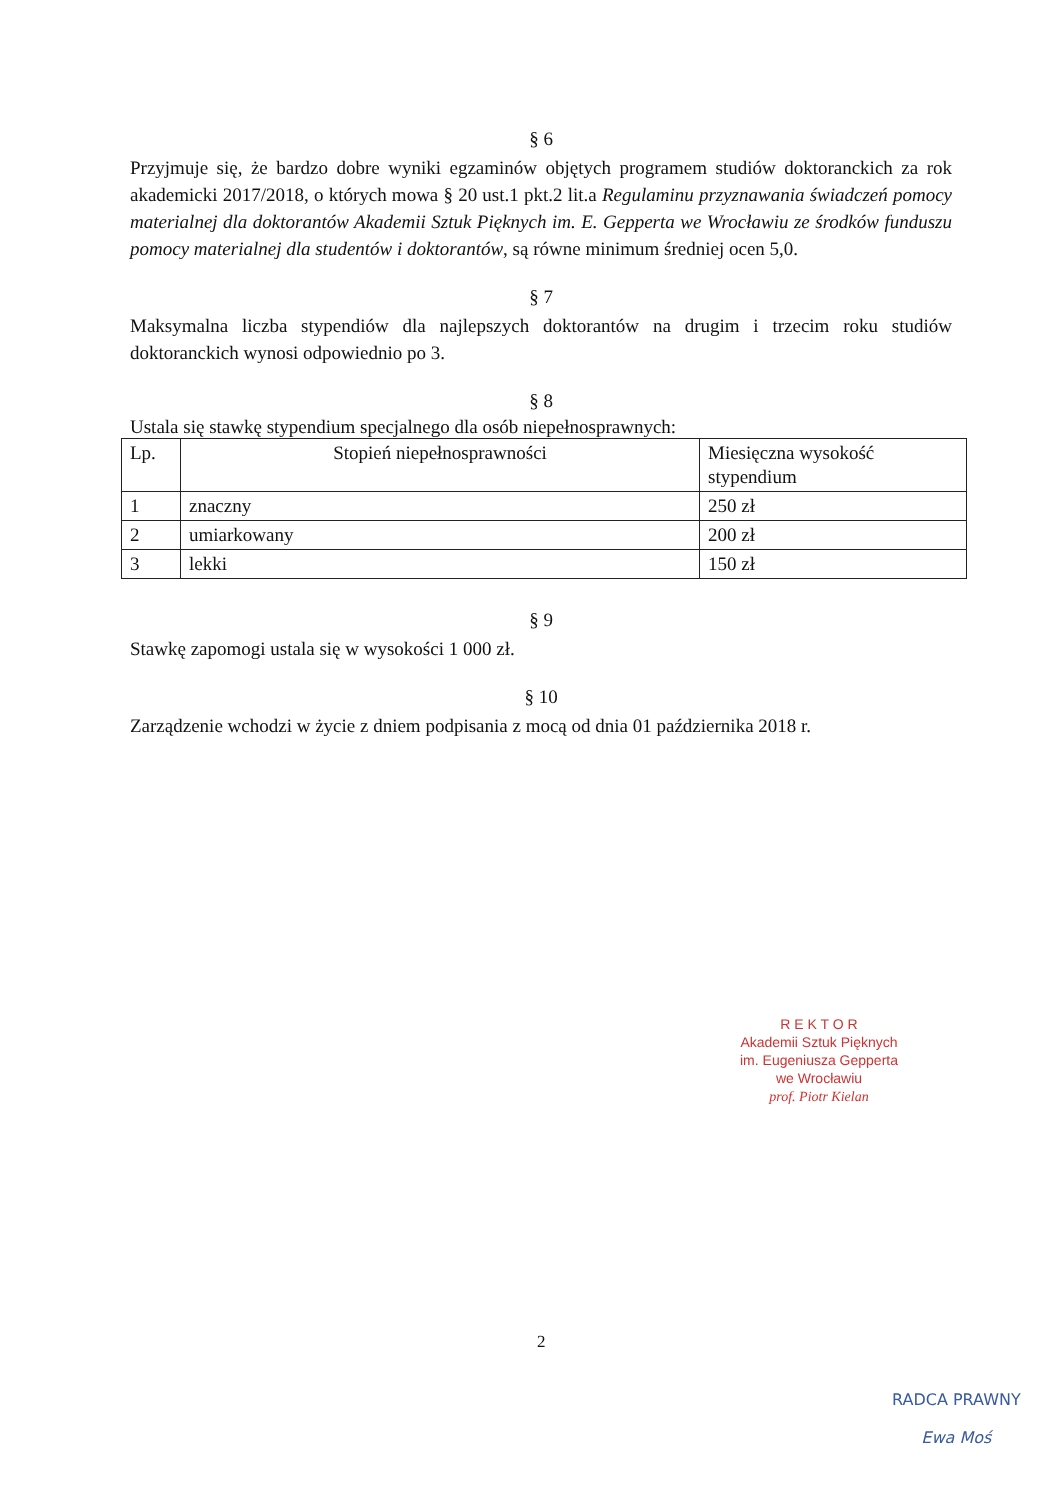§ 6
Przyjmuje się, że bardzo dobre wyniki egzaminów objętych programem studiów doktoranckich za rok akademicki 2017/2018, o których mowa § 20 ust.1 pkt.2 lit.a Regulaminu przyznawania świadczeń pomocy materialnej dla doktorantów Akademii Sztuk Pięknych im. E. Gepperta we Wrocławiu ze środków funduszu pomocy materialnej dla studentów i doktorantów, są równe minimum średniej ocen 5,0.
§ 7
Maksymalna liczba stypendiów dla najlepszych doktorantów na drugim i trzecim roku studiów doktoranckich wynosi odpowiednio po 3.
§ 8
Ustala się stawkę stypendium specjalnego dla osób niepełnosprawnych:
| Lp. | Stopień niepełnosprawności | Miesięczna wysokość stypendium |
| 1 | znaczny | 250 zł |
| 2 | umiarkowany | 200 zł |
| 3 | lekki | 150 zł |
§ 9
Stawkę zapomogi ustala się w wysokości 1 000 zł.
§ 10
Zarządzenie wchodzi w życie z dniem podpisania z mocą od dnia 01 października 2018 r.
R E K T O R
Akademii Sztuk Pięknych
im. Eugeniusza Gepperta
we Wrocławiu
prof. Piotr Kielan
2
RADCA PRAWNY
Ewa Moś